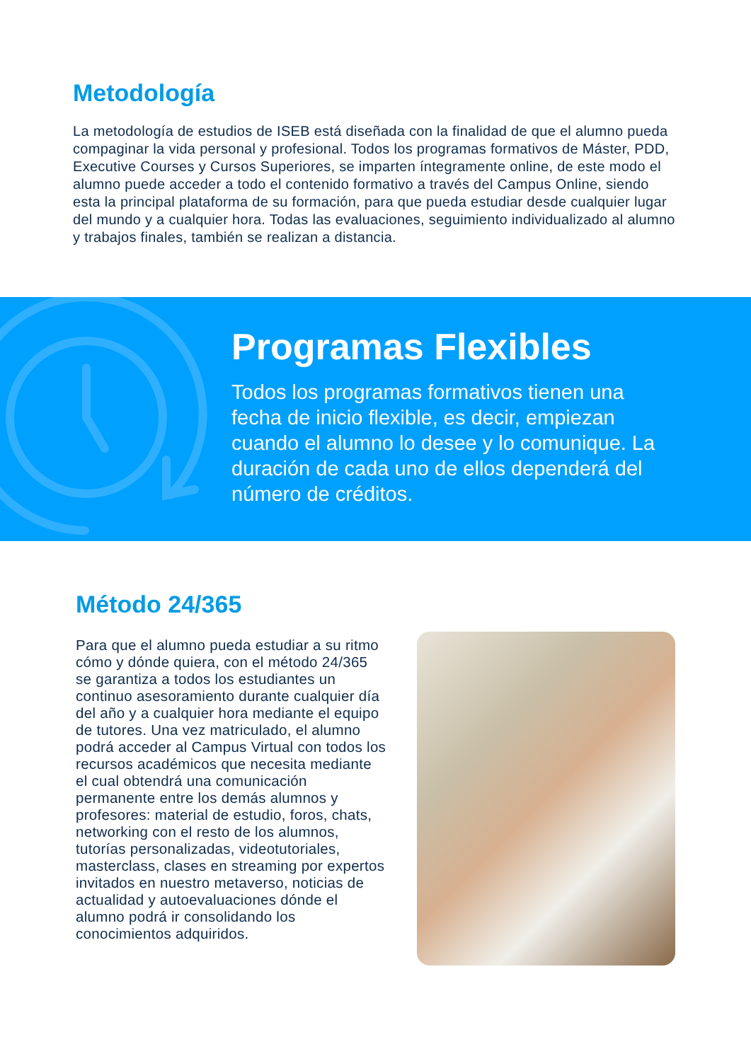Metodología
La metodología de estudios de ISEB está diseñada con la finalidad de que el alumno pueda compaginar la vida personal y profesional. Todos los programas formativos de Máster, PDD, Executive Courses y Cursos Superiores, se imparten íntegramente online, de este modo el alumno puede acceder a todo el contenido formativo a través del Campus Online, siendo esta la principal plataforma de su formación, para que pueda estudiar desde cualquier lugar del mundo y a cualquier hora. Todas las evaluaciones, seguimiento individualizado al alumno y trabajos finales, también se realizan a distancia.
Programas Flexibles
Todos los programas formativos tienen una fecha de inicio flexible, es decir, empiezan cuando el alumno lo desee y lo comunique. La duración de cada uno de ellos dependerá del número de créditos.
Método 24/365
Para que el alumno pueda estudiar a su ritmo cómo y dónde quiera, con el método 24/365 se garantiza a todos los estudiantes un continuo asesoramiento durante cualquier día del año y a cualquier hora mediante el equipo de tutores. Una vez matriculado, el alumno podrá acceder al Campus Virtual con todos los recursos académicos que necesita mediante el cual obtendrá una comunicación permanente entre los demás alumnos y profesores: material de estudio, foros, chats, networking con el resto de los alumnos, tutorías personalizadas, videotutoriales, masterclass, clases en streaming por expertos invitados en nuestro metaverso, noticias de actualidad y autoevaluaciones dónde el alumno podrá ir consolidando los conocimientos adquiridos.